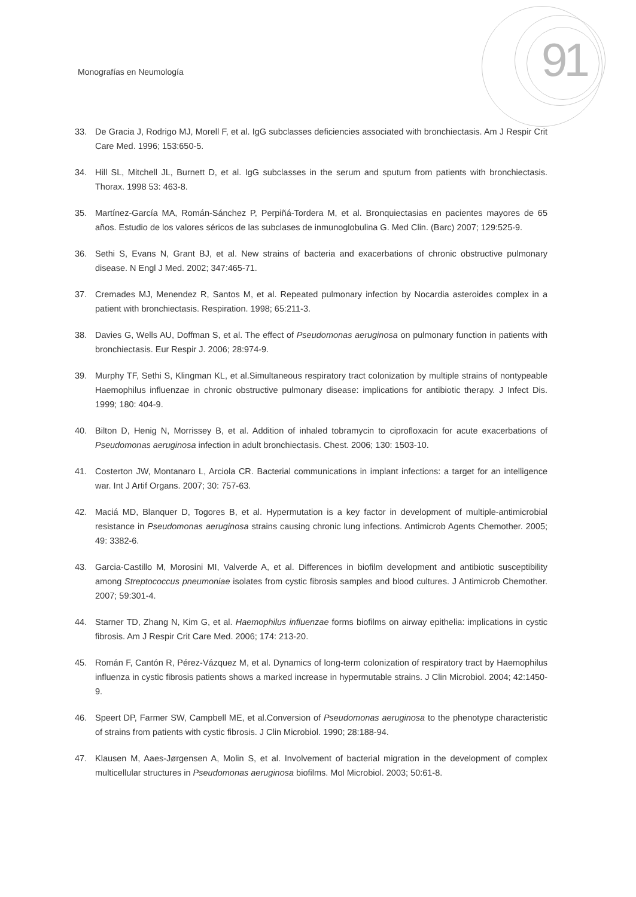Monografías en Neumología 91
33. De Gracia J, Rodrigo MJ, Morell F, et al. IgG subclasses deficiencies associated with bronchiectasis. Am J Respir Crit Care Med. 1996; 153:650-5.
34. Hill SL, Mitchell JL, Burnett D, et al. IgG subclasses in the serum and sputum from patients with bronchiectasis. Thorax. 1998 53: 463-8.
35. Martínez-García MA, Román-Sánchez P, Perpiñá-Tordera M, et al. Bronquiectasias en pacientes mayores de 65 años. Estudio de los valores séricos de las subclases de inmunoglobulina G. Med Clin. (Barc) 2007; 129:525-9.
36. Sethi S, Evans N, Grant BJ, et al. New strains of bacteria and exacerbations of chronic obstructive pulmonary disease. N Engl J Med. 2002; 347:465-71.
37. Cremades MJ, Menendez R, Santos M, et al. Repeated pulmonary infection by Nocardia asteroides complex in a patient with bronchiectasis. Respiration. 1998; 65:211-3.
38. Davies G, Wells AU, Doffman S, et al. The effect of Pseudomonas aeruginosa on pulmonary function in patients with bronchiectasis. Eur Respir J. 2006; 28:974-9.
39. Murphy TF, Sethi S, Klingman KL, et al.Simultaneous respiratory tract colonization by multiple strains of nontypeable Haemophilus influenzae in chronic obstructive pulmonary disease: implications for antibiotic therapy. J Infect Dis. 1999; 180: 404-9.
40. Bilton D, Henig N, Morrissey B, et al. Addition of inhaled tobramycin to ciprofloxacin for acute exacerbations of Pseudomonas aeruginosa infection in adult bronchiectasis. Chest. 2006; 130: 1503-10.
41. Costerton JW, Montanaro L, Arciola CR. Bacterial communications in implant infections: a target for an intelligence war. Int J Artif Organs. 2007; 30: 757-63.
42. Maciá MD, Blanquer D, Togores B, et al. Hypermutation is a key factor in development of multiple-antimicrobial resistance in Pseudomonas aeruginosa strains causing chronic lung infections. Antimicrob Agents Chemother. 2005; 49: 3382-6.
43. Garcia-Castillo M, Morosini MI, Valverde A, et al. Differences in biofilm development and antibiotic susceptibility among Streptococcus pneumoniae isolates from cystic fibrosis samples and blood cultures. J Antimicrob Chemother. 2007; 59:301-4.
44. Starner TD, Zhang N, Kim G, et al. Haemophilus influenzae forms biofilms on airway epithelia: implications in cystic fibrosis. Am J Respir Crit Care Med. 2006; 174: 213-20.
45. Román F, Cantón R, Pérez-Vázquez M, et al. Dynamics of long-term colonization of respiratory tract by Haemophilus influenza in cystic fibrosis patients shows a marked increase in hypermutable strains. J Clin Microbiol. 2004; 42:1450-9.
46. Speert DP, Farmer SW, Campbell ME, et al.Conversion of Pseudomonas aeruginosa to the phenotype characteristic of strains from patients with cystic fibrosis. J Clin Microbiol. 1990; 28:188-94.
47. Klausen M, Aaes-Jørgensen A, Molin S, et al. Involvement of bacterial migration in the development of complex multicellular structures in Pseudomonas aeruginosa biofilms. Mol Microbiol. 2003; 50:61-8.